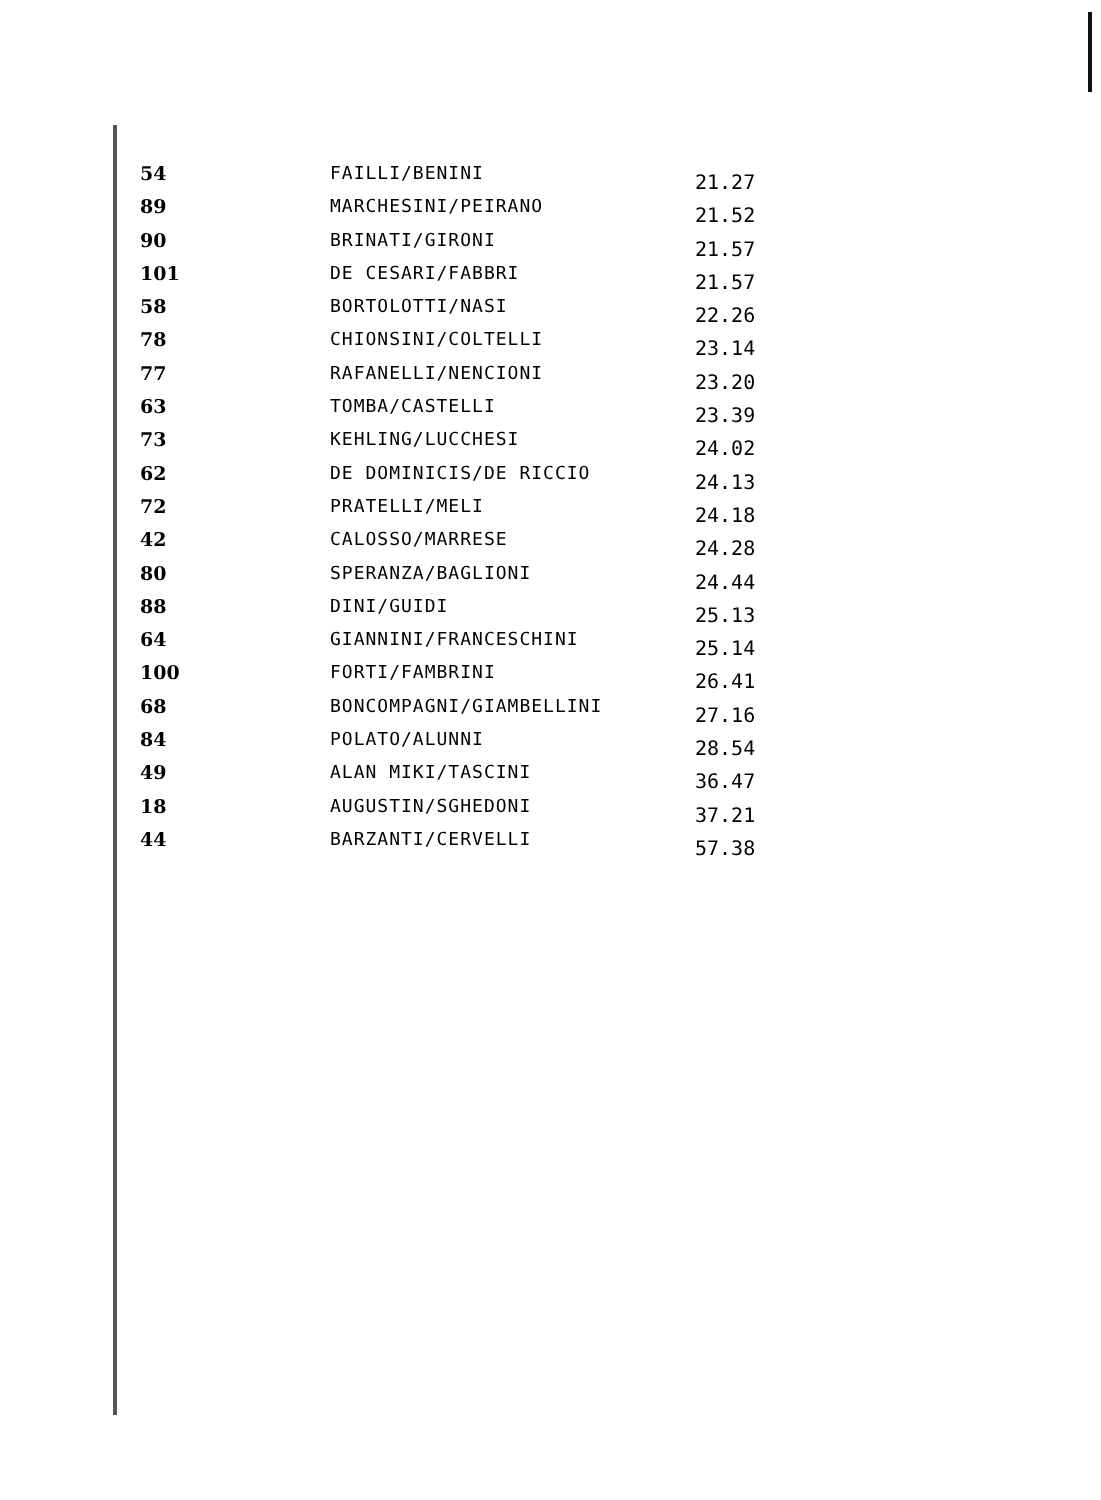| 54 | FAILLI/BENINI | 21.27 |
| 89 | MARCHESINI/PEIRANO | 21.52 |
| 90 | BRINATI/GIRONI | 21.57 |
| 101 | DE CESARI/FABBRI | 21.57 |
| 58 | BORTOLOTTI/NASI | 22.26 |
| 78 | CHIONSINI/COLTELLI | 23.14 |
| 77 | RAFANELLI/NENCIONI | 23.20 |
| 63 | TOMBA/CASTELLI | 23.39 |
| 73 | KEHLING/LUCCHESI | 24.02 |
| 62 | DE DOMINICIS/DE RICCIO | 24.13 |
| 72 | PRATELLI/MELI | 24.18 |
| 42 | CALOSSO/MARRESE | 24.28 |
| 80 | SPERANZA/BAGLIONI | 24.44 |
| 88 | DINI/GUIDI | 25.13 |
| 64 | GIANNINI/FRANCESCHINI | 25.14 |
| 100 | FORTI/FAMBRINI | 26.41 |
| 68 | BONCOMPAGNI/GIAMBELLINI | 27.16 |
| 84 | POLATO/ALUNNI | 28.54 |
| 49 | ALAN MIKI/TASCINI | 36.47 |
| 18 | AUGUSTIN/SGHEDONI | 37.21 |
| 44 | BARZANTI/CERVELLI | 57.38 |